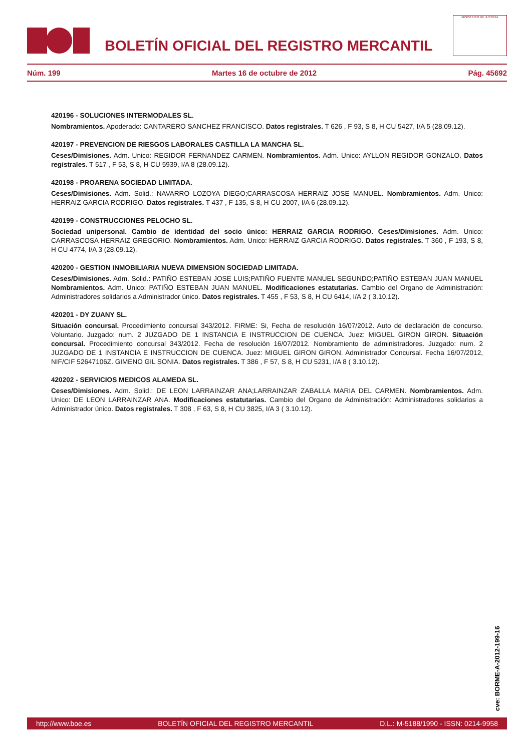BOLETÍN OFICIAL DEL REGISTRO MERCANTIL
MINISTERIO DE JUSTICIA
Núm. 199 Martes 16 de octubre de 2012 Pág. 45692
420196 - SOLUCIONES INTERMODALES SL.
Nombramientos. Apoderado: CANTARERO SANCHEZ FRANCISCO. Datos registrales. T 626 , F 93, S 8, H CU 5427, I/A 5 (28.09.12).
420197 - PREVENCION DE RIESGOS LABORALES CASTILLA LA MANCHA SL.
Ceses/Dimisiones. Adm. Unico: REGIDOR FERNANDEZ CARMEN. Nombramientos. Adm. Unico: AYLLON REGIDOR GONZALO. Datos registrales. T 517 , F 53, S 8, H CU 5939, I/A 8 (28.09.12).
420198 - PROARENA SOCIEDAD LIMITADA.
Ceses/Dimisiones. Adm. Solid.: NAVARRO LOZOYA DIEGO;CARRASCOSA HERRAIZ JOSE MANUEL. Nombramientos. Adm. Unico: HERRAIZ GARCIA RODRIGO. Datos registrales. T 437 , F 135, S 8, H CU 2007, I/A 6 (28.09.12).
420199 - CONSTRUCCIONES PELOCHO SL.
Sociedad unipersonal. Cambio de identidad del socio único: HERRAIZ GARCIA RODRIGO. Ceses/Dimisiones. Adm. Unico: CARRASCOSA HERRAIZ GREGORIO. Nombramientos. Adm. Unico: HERRAIZ GARCIA RODRIGO. Datos registrales. T 360 , F 193, S 8, H CU 4774, I/A 3 (28.09.12).
420200 - GESTION INMOBILIARIA NUEVA DIMENSION SOCIEDAD LIMITADA.
Ceses/Dimisiones. Adm. Solid.: PATIÑO ESTEBAN JOSE LUIS;PATIÑO FUENTE MANUEL SEGUNDO;PATIÑO ESTEBAN JUAN MANUEL Nombramientos. Adm. Unico: PATIÑO ESTEBAN JUAN MANUEL. Modificaciones estatutarias. Cambio del Organo de Administración: Administradores solidarios a Administrador único. Datos registrales. T 455 , F 53, S 8, H CU 6414, I/A 2 ( 3.10.12).
420201 - DY ZUANY SL.
Situación concursal. Procedimiento concursal 343/2012. FIRME: Si, Fecha de resolución 16/07/2012. Auto de declaración de concurso. Voluntario. Juzgado: num. 2 JUZGADO DE 1 INSTANCIA E INSTRUCCION DE CUENCA. Juez: MIGUEL GIRON GIRON. Situación concursal. Procedimiento concursal 343/2012. Fecha de resolución 16/07/2012. Nombramiento de administradores. Juzgado: num. 2 JUZGADO DE 1 INSTANCIA E INSTRUCCION DE CUENCA. Juez: MIGUEL GIRON GIRON. Administrador Concursal. Fecha 16/07/2012, NIF/CIF 52647106Z. GIMENO GIL SONIA. Datos registrales. T 386 , F 57, S 8, H CU 5231, I/A 8 ( 3.10.12).
420202 - SERVICIOS MEDICOS ALAMEDA SL.
Ceses/Dimisiones. Adm. Solid.: DE LEON LARRAINZAR ANA;LARRAINZAR ZABALLA MARIA DEL CARMEN. Nombramientos. Adm. Unico: DE LEON LARRAINZAR ANA. Modificaciones estatutarias. Cambio del Organo de Administración: Administradores solidarios a Administrador único. Datos registrales. T 308 , F 63, S 8, H CU 3825, I/A 3 ( 3.10.12).
cve: BORME-A-2012-199-16
http://www.boe.es BOLETÍN OFICIAL DEL REGISTRO MERCANTIL D.L.: M-5188/1990 - ISSN: 0214-9958